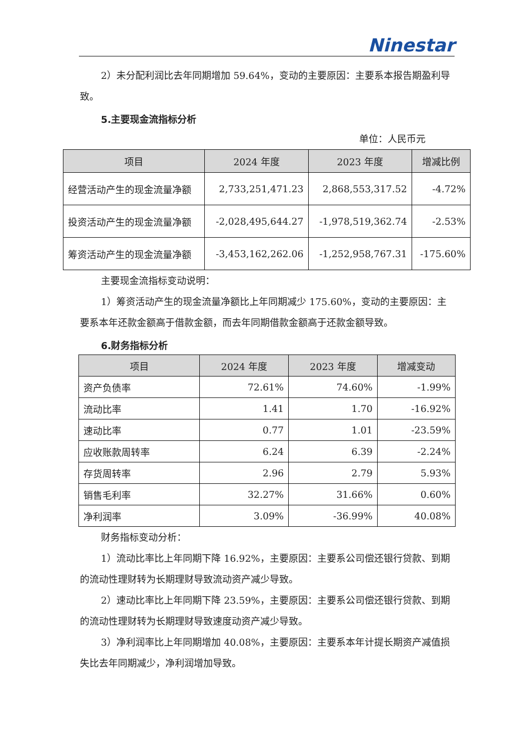Ninestar
2）未分配利润比去年同期增加 59.64%，变动的主要原因：主要系本报告期盈利导致。
5.主要现金流指标分析
单位：人民币元
| 项目 | 2024 年度 | 2023 年度 | 增减比例 |
| --- | --- | --- | --- |
| 经营活动产生的现金流量净额 | 2,733,251,471.23 | 2,868,553,317.52 | -4.72% |
| 投资活动产生的现金流量净额 | -2,028,495,644.27 | -1,978,519,362.74 | -2.53% |
| 筹资活动产生的现金流量净额 | -3,453,162,262.06 | -1,252,958,767.31 | -175.60% |
主要现金流指标变动说明：
1）筹资活动产生的现金流量净额比上年同期减少 175.60%，变动的主要原因：主要系本年还款金额高于借款金额，而去年同期借款金额高于还款金额导致。
6.财务指标分析
| 项目 | 2024 年度 | 2023 年度 | 增减变动 |
| --- | --- | --- | --- |
| 资产负债率 | 72.61% | 74.60% | -1.99% |
| 流动比率 | 1.41 | 1.70 | -16.92% |
| 速动比率 | 0.77 | 1.01 | -23.59% |
| 应收账款周转率 | 6.24 | 6.39 | -2.24% |
| 存货周转率 | 2.96 | 2.79 | 5.93% |
| 销售毛利率 | 32.27% | 31.66% | 0.60% |
| 净利润率 | 3.09% | -36.99% | 40.08% |
财务指标变动分析：
1）流动比率比上年同期下降 16.92%，主要原因：主要系公司偿还银行贷款、到期的流动性理财转为长期理财导致流动资产减少导致。
2）速动比率比上年同期下降 23.59%，主要原因：主要系公司偿还银行贷款、到期的流动性理财转为长期理财导致速度动资产减少导致。
3）净利润率比上年同期增加 40.08%，主要原因：主要系本年计提长期资产减值损失比去年同期减少，净利润增加导致。